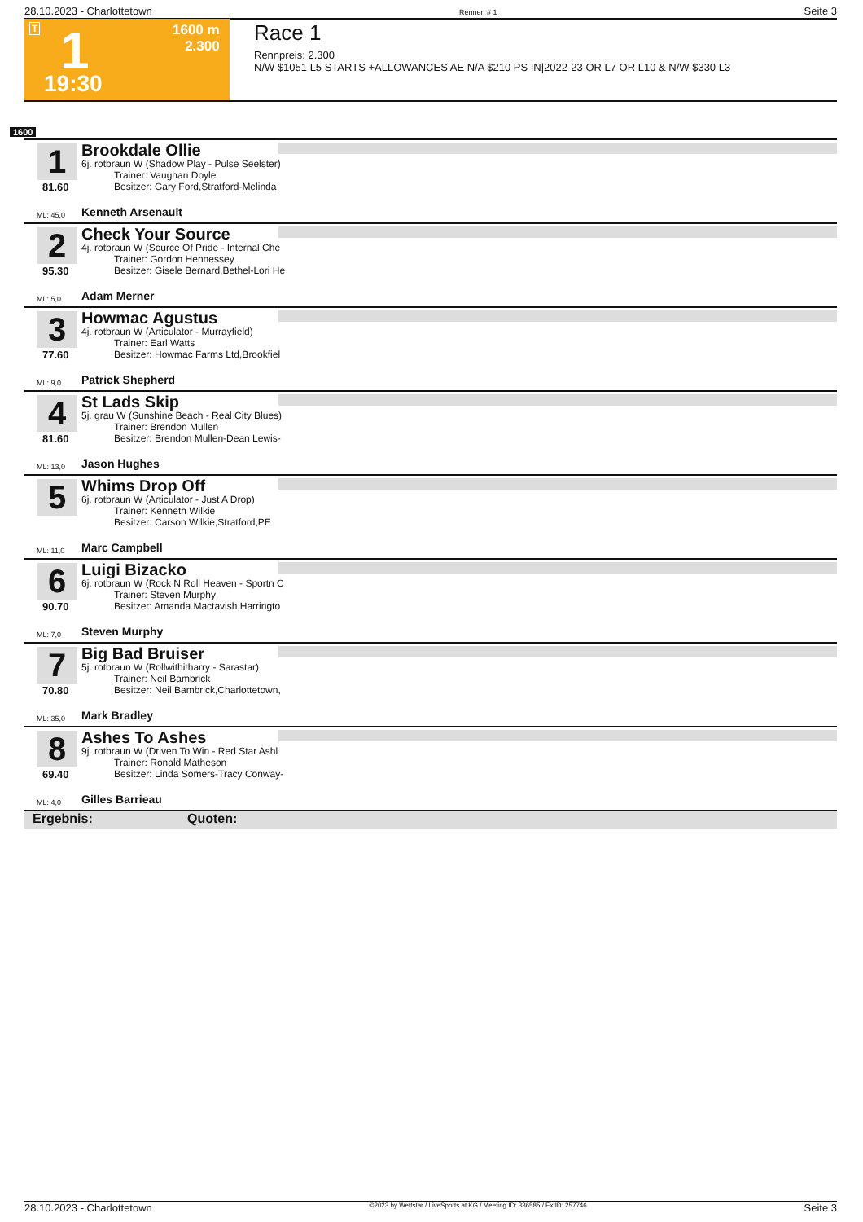28.10.2023 - Charlottetown Rennen # 1 Seite 3
T 1 1600 m
2.300
19:30
Race 1
Rennpreis: 2.300
N/W $1051 L5 STARTS +ALLOWANCES AE N/A $210 PS IN|2022-23 OR L7 OR L10 & N/W $330 L3
1600
1
81.60
Brookdale Ollie
6j. rotbraun W (Shadow Play - Pulse Seelster)
Trainer: Vaughan Doyle
Besitzer: Gary Ford,Stratford-Melinda
ML: 45,0 Kenneth Arsenault
2
95.30
Check Your Source
4j. rotbraun W (Source Of Pride - Internal Che
Trainer: Gordon Hennessey
Besitzer: Gisele Bernard,Bethel-Lori He
ML: 5,0 Adam Merner
3
77.60
Howmac Agustus
4j. rotbraun W (Articulator - Murrayfield)
Trainer: Earl Watts
Besitzer: Howmac Farms Ltd,Brookfiel
ML: 9,0 Patrick Shepherd
4
81.60
St Lads Skip
5j. grau W (Sunshine Beach - Real City Blues)
Trainer: Brendon Mullen
Besitzer: Brendon Mullen-Dean Lewis-
ML: 13,0 Jason Hughes
5
Whims Drop Off
6j. rotbraun W (Articulator - Just A Drop)
Trainer: Kenneth Wilkie
Besitzer: Carson Wilkie,Stratford,PE
ML: 11,0 Marc Campbell
6
90.70
Luigi Bizacko
6j. rotbraun W (Rock N Roll Heaven - Sportn C
Trainer: Steven Murphy
Besitzer: Amanda Mactavish,Harringto
ML: 7,0 Steven Murphy
7
70.80
Big Bad Bruiser
5j. rotbraun W (Rollwithitharry - Sarastar)
Trainer: Neil Bambrick
Besitzer: Neil Bambrick,Charlottetown,
ML: 35,0 Mark Bradley
8
69.40
Ashes To Ashes
9j. rotbraun W (Driven To Win - Red Star Ashl
Trainer: Ronald Matheson
Besitzer: Linda Somers-Tracy Conway-
ML: 4,0 Gilles Barrieau
Ergebnis: Quoten:
28.10.2023 - Charlottetown ©2023 by Wettstar / LiveSports.at KG / Meeting ID: 336585 / ExtID: 257746 Seite 3